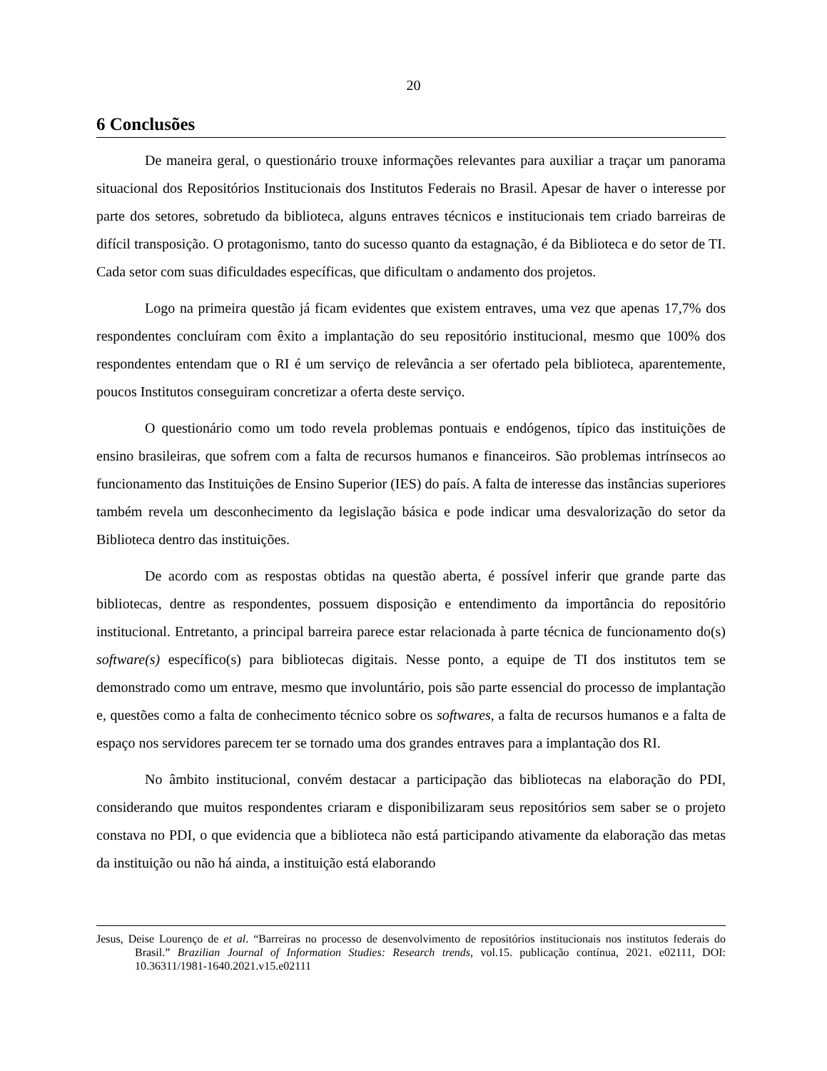20
6 Conclusões
De maneira geral, o questionário trouxe informações relevantes para auxiliar a traçar um panorama situacional dos Repositórios Institucionais dos Institutos Federais no Brasil. Apesar de haver o interesse por parte dos setores, sobretudo da biblioteca, alguns entraves técnicos e institucionais tem criado barreiras de difícil transposição. O protagonismo, tanto do sucesso quanto da estagnação, é da Biblioteca e do setor de TI. Cada setor com suas dificuldades específicas, que dificultam o andamento dos projetos.
Logo na primeira questão já ficam evidentes que existem entraves, uma vez que apenas 17,7% dos respondentes concluíram com êxito a implantação do seu repositório institucional, mesmo que 100% dos respondentes entendam que o RI é um serviço de relevância a ser ofertado pela biblioteca, aparentemente, poucos Institutos conseguiram concretizar a oferta deste serviço.
O questionário como um todo revela problemas pontuais e endógenos, típico das instituições de ensino brasileiras, que sofrem com a falta de recursos humanos e financeiros. São problemas intrínsecos ao funcionamento das Instituições de Ensino Superior (IES) do país. A falta de interesse das instâncias superiores também revela um desconhecimento da legislação básica e pode indicar uma desvalorização do setor da Biblioteca dentro das instituições.
De acordo com as respostas obtidas na questão aberta, é possível inferir que grande parte das bibliotecas, dentre as respondentes, possuem disposição e entendimento da importância do repositório institucional. Entretanto, a principal barreira parece estar relacionada à parte técnica de funcionamento do(s) software(s) específico(s) para bibliotecas digitais. Nesse ponto, a equipe de TI dos institutos tem se demonstrado como um entrave, mesmo que involuntário, pois são parte essencial do processo de implantação e, questões como a falta de conhecimento técnico sobre os softwares, a falta de recursos humanos e a falta de espaço nos servidores parecem ter se tornado uma dos grandes entraves para a implantação dos RI.
No âmbito institucional, convém destacar a participação das bibliotecas na elaboração do PDI, considerando que muitos respondentes criaram e disponibilizaram seus repositórios sem saber se o projeto constava no PDI, o que evidencia que a biblioteca não está participando ativamente da elaboração das metas da instituição ou não há ainda, a instituição está elaborando
Jesus, Deise Lourenço de et al. “Barreiras no processo de desenvolvimento de repositórios institucionais nos institutos federais do Brasil.” Brazilian Journal of Information Studies: Research trends, vol.15. publicação contínua, 2021. e02111, DOI: 10.36311/1981-1640.2021.v15.e02111